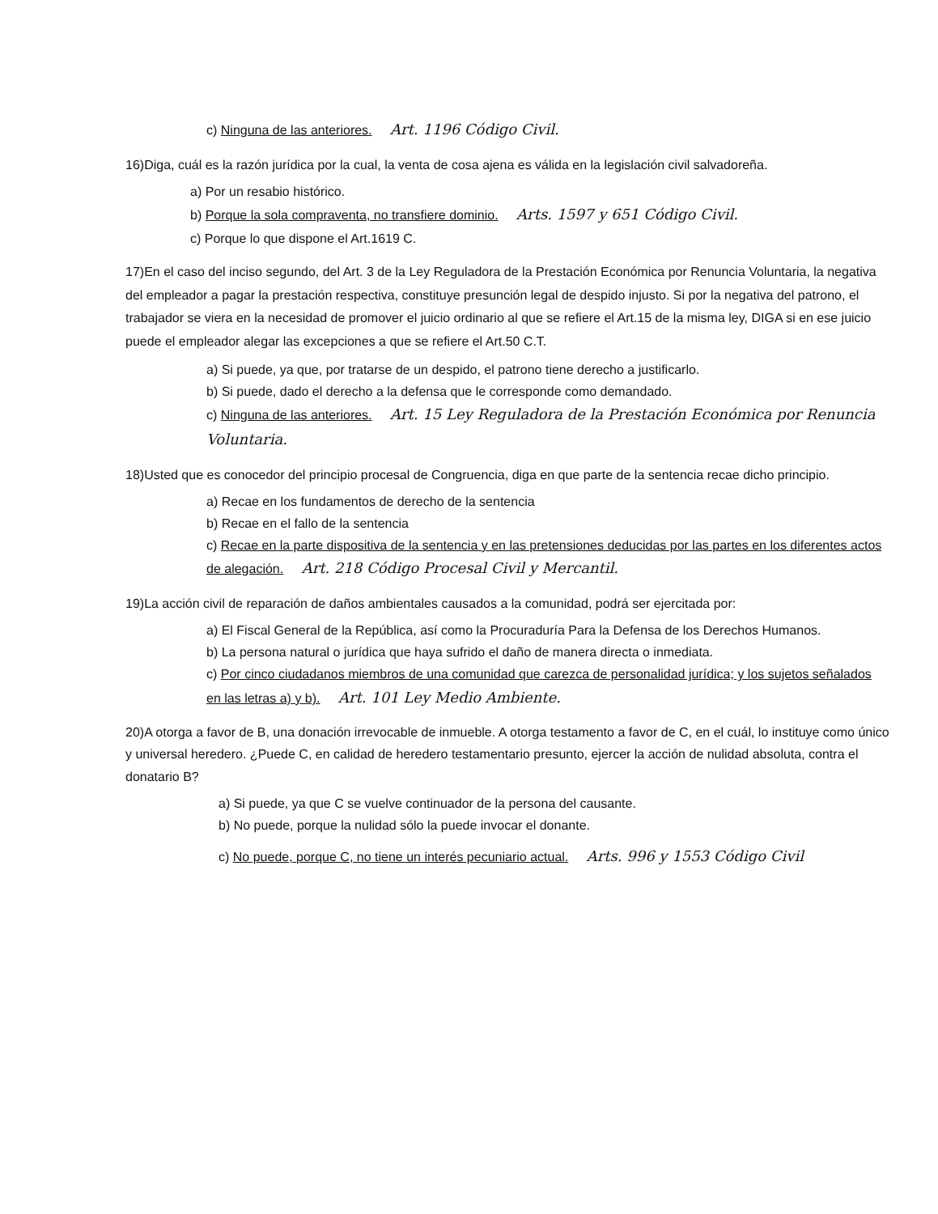c) Ninguna de las anteriores. Art. 1196 Código Civil.
16)Diga, cuál es la razón jurídica por la cual, la venta de cosa ajena es válida en la legislación civil salvadoreña.
a) Por un resabio histórico.
b) Porque la sola compraventa, no transfiere dominio. Arts. 1597 y 651 Código Civil.
c) Porque lo que dispone el Art.1619 C.
17)En el caso del inciso segundo, del Art. 3 de la Ley Reguladora de la Prestación Económica por Renuncia Voluntaria, la negativa del empleador a pagar la prestación respectiva, constituye presunción legal de despido injusto. Si por la negativa del patrono, el trabajador se viera en la necesidad de promover el juicio ordinario al que se refiere el Art.15 de la misma ley, DIGA si en ese juicio puede el empleador alegar las excepciones a que se refiere el Art.50 C.T.
a) Si puede, ya que, por tratarse de un despido, el patrono tiene derecho a justificarlo.
b) Si puede, dado el derecho a la defensa que le corresponde como demandado.
c) Ninguna de las anteriores. Art. 15 Ley Reguladora de la Prestación Económica por Renuncia Voluntaria.
18)Usted que es conocedor del principio procesal de Congruencia, diga en que parte de la sentencia recae dicho principio.
a) Recae en los fundamentos de derecho de la sentencia
b) Recae en el fallo de la sentencia
c) Recae en la parte dispositiva de la sentencia y en las pretensiones deducidas por las partes en los diferentes actos de alegación. Art. 218 Código Procesal Civil y Mercantil.
19)La acción civil de reparación de daños ambientales causados a la comunidad, podrá ser ejercitada por:
a) El Fiscal General de la República, así como la Procuraduría Para la Defensa de los Derechos Humanos.
b) La persona natural o jurídica que haya sufrido el daño de manera directa o inmediata.
c) Por cinco ciudadanos miembros de una comunidad que carezca de personalidad jurídica; y los sujetos señalados en las letras a) y b). Art. 101 Ley Medio Ambiente.
20)A otorga a favor de B, una donación irrevocable de inmueble. A otorga testamento a favor de C, en el cuál, lo instituye como único y universal heredero. ¿Puede C, en calidad de heredero testamentario presunto, ejercer la acción de nulidad absoluta, contra el donatario B?
a) Si puede, ya que C se vuelve continuador de la persona del causante.
b) No puede, porque la nulidad sólo la puede invocar el donante.
c) No puede, porque C, no tiene un interés pecuniario actual. Arts. 996 y 1553 Código Civil